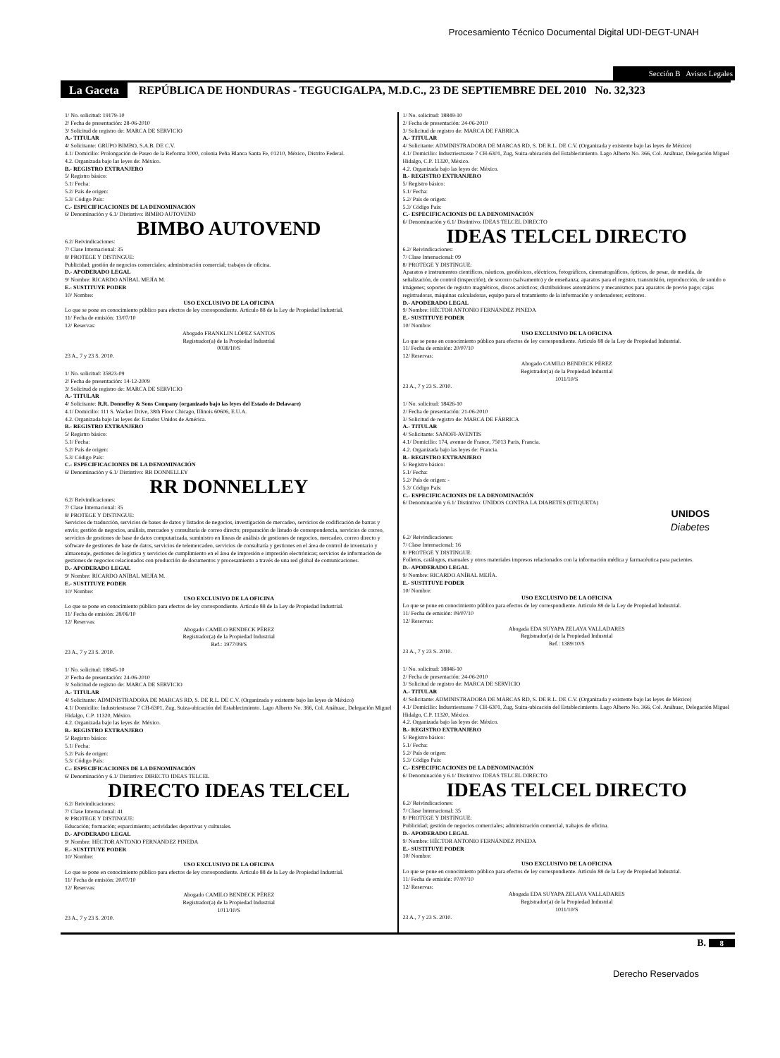Procesamiento Técnico Documental Digital UDI-DEGT-UNAH
Sección B Avisos Legales
La Gaceta REPÚBLICA DE HONDURAS - TEGUCIGALPA, M.D.C., 23 DE SEPTIEMBRE DEL 2010 No. 32,323
1/ No. solicitud: 19179-10
2/ Fecha de presentación: 28-06-2010
3/ Solicitud de registro de: MARCA DE SERVICIO
A.- TITULAR
4/ Solicitante: GRUPO BIMBO, S.A.B. DE C.V.
4.1/ Domicilio: Prolongación de Paseo de la Reforma 1000, colonia Peña Blanca Santa Fe, 01210, México, Distrito Federal.
4.2. Organizada bajo las leyes de: México.
B.- REGISTRO EXTRANJERO
5/ Registro básico:
5.1/ Fecha:
5.2/ País de origen:
5.3/ Código País:
C.- ESPECIFICACIONES DE LA DENOMINACIÓN
6/ Denominación y 6.1/ Distintivo: BIMBO AUTOVEND
BIMBO AUTOVEND
6.2/ Reivindicaciones:
7/ Clase Internacional: 35
8/ PROTEGE Y DISTINGUE:
Publicidad; gestión de negocios comerciales; administración comercial; trabajos de oficina.
D.- APODERADO LEGAL
9/ Nombre: RICARDO ANÍBAL MEJÍA M.
E.- SUSTITUYE PODER
10/ Nombre:
USO EXCLUSIVO DE LA OFICINA
Lo que se pone en conocimiento público para efectos de ley correspondiente. Artículo 88 de la Ley de Propiedad Industrial.
11/ Fecha de emisión: 13/07/10
12/ Reservas:
Abogado FRANKLIN LÓPEZ SANTOS
Registrador(a) de la Propiedad Industrial
0038/10/S
23 A., 7 y 23 S. 2010.
1/ No. solicitud: 35823-09
2/ Fecha de presentación: 14-12-2009
3/ Solicitud de registro de: MARCA DE SERVICIO
A.- TITULAR
4/ Solicitante: R.R. Donnelley & Sons Company (organizado bajo las leyes del Estado de Delaware)
4.1/ Domicilio: 111 S. Wacker Drive, 38th Floor Chicago, Illinois 60606, E.U.A.
4.2. Organizada bajo las leyes de: Estados Unidos de América.
B.- REGISTRO EXTRANJERO
5/ Registro básico:
5.1/ Fecha:
5.2/ País de origen:
5.3/ Código País:
C.- ESPECIFICACIONES DE LA DENOMINACIÓN
6/ Denominación y 6.1/ Distintivo: RR DONNELLEY
RR DONNELLEY
6.2/ Reivindicaciones:
7/ Clase Internacional: 35
8/ PROTEGE Y DISTINGUE:
Servicios de traducción, servicios de bases de datos y listados de negocios, investigación de mercadeo, servicios de codificación de barras y envío; gestión de negocios, análisis, mercadeo y consultaría de correo directo; preparación de listado de correspondencia, servicios de correo, servicios de gestiones de base de datos computarizada, suministro en líneas de análisis de gestiones de negocios, mercadeo, correo directo y software de gestiones de base de datos, servicios de telemercadeo, servicios de consultaría y gestiones en el área de control de inventario y almacenaje, gestiones de logística y servicios de cumplimiento en el área de impresión e impresión electrónicas; servicios de información de gestiones de negocios relacionados con producción de documentos y procesamiento a través de una red global de comunicaciones.
D.- APODERADO LEGAL
9/ Nombre: RICARDO ANÍBAL MEJÍA M.
E.- SUSTITUYE PODER
10/ Nombre:
USO EXCLUSIVO DE LA OFICINA
Lo que se pone en conocimiento público para efectos de ley correspondiente. Artículo 88 de la Ley de Propiedad Industrial.
11/ Fecha de emisión: 28/06/10
12/ Reservas:
Abogado CAMILO BENDECK PÉREZ
Registrador(a) de la Propiedad Industrial
Ref.: 1977/09/S
23 A., 7 y 23 S. 2010.
1/ No. solicitud: 18845-10
2/ Fecha de presentación: 24-06-2010
3/ Solicitud de registro de: MARCA DE SERVICIO
A.- TITULAR
4/ Solicitante: ADMINISTRADORA DE MARCAS RD, S. DE R.L. DE C.V. (Organizada y existente bajo las leyes de México)
4.1/ Domicilio: Industriestrasse 7 CH-6301, Zug, Suiza-ubicación del Establecimiento. Lago Alberto No. 366, Col. Anáhuac, Delegación Miguel Hidalgo, C.P. 11320, México.
4.2. Organizada bajo las leyes de: México.
B.- REGISTRO EXTRANJERO
5/ Registro básico:
5.1/ Fecha:
5.2/ País de origen:
5.3/ Código País:
C.- ESPECIFICACIONES DE LA DENOMINACIÓN
6/ Denominación y 6.1/ Distintivo: DIRECTO IDEAS TELCEL
DIRECTO IDEAS TELCEL
6.2/ Reivindicaciones:
7/ Clase Internacional: 41
8/ PROTEGE Y DISTINGUE:
Educación; formación; esparcimiento; actividades deportivas y culturales.
D.- APODERADO LEGAL
9/ Nombre: HÉCTOR ANTONIO FERNÁNDEZ PINEDA
E.- SUSTITUYE PODER
10/ Nombre:
USO EXCLUSIVO DE LA OFICINA
Lo que se pone en conocimiento público para efectos de ley correspondiente. Artículo 88 de la Ley de Propiedad Industrial.
11/ Fecha de emisión: 20/07/10
12/ Reservas:
Abogado CAMILO BENDECK PÉREZ
Registrador(a) de la Propiedad Industrial
1011/10/S
23 A., 7 y 23 S. 2010.
1/ No. solicitud: 18849-10
2/ Fecha de presentación: 24-06-2010
3/ Solicitud de registro de: MARCA DE FÁBRICA
A.- TITULAR
4/ Solicitante: ADMINISTRADORA DE MARCAS RD, S. DE R.L. DE C.V. (Organizada y existente bajo las leyes de México)
4.1/ Domicilio: Industriestrasse 7 CH-6301, Zug, Suiza-ubicación del Establecimiento. Lago Alberto No. 366, Col. Anáhuac, Delegación Miguel Hidalgo, C.P. 11320, México.
4.2. Organizada bajo las leyes de: México.
B.- REGISTRO EXTRANJERO
5/ Registro básico:
5.1/ Fecha:
5.2/ País de origen:
5.3/ Código País:
C.- ESPECIFICACIONES DE LA DENOMINACIÓN
6/ Denominación y 6.1/ Distintivo: IDEAS TELCEL DIRECTO
IDEAS TELCEL DIRECTO
6.2/ Reivindicaciones:
7/ Clase Internacional: 09
8/ PROTEGE Y DISTINGUE:
Aparatos e instrumentos científicos, náuticos, geodésicos, eléctricos, fotográficos, cinematográficos, ópticos, de pesar, de medida, de señalización, de control (inspección), de socorro (salvamento) y de enseñanza; aparatos para el registro, transmisión, reproducción, de sonido o imágenes; soportes de registro magnéticos, discos acústicos; distribuidores automáticos y mecanismos para aparatos de previo pago; cajas registradoras, máquinas calculadoras, equipo para el tratamiento de la información y ordenadores; extitores.
D.- APODERADO LEGAL
9/ Nombre: HÉCTOR ANTONIO FERNÁNDEZ PINEDA
E.- SUSTITUYE PODER
10/ Nombre:
USO EXCLUSIVO DE LA OFICINA
Lo que se pone en conocimiento público para efectos de ley correspondiente. Artículo 88 de la Ley de Propiedad Industrial.
11/ Fecha de emisión: 20/07/10
12/ Reservas:
Abogado CAMILO BENDECK PÉREZ
Registrador(a) de la Propiedad Industrial
1011/10/S
23 A., 7 y 23 S. 2010.
1/ No. solicitud: 18426-10
2/ Fecha de presentación: 21-06-2010
3/ Solicitud de registro de: MARCA DE FÁBRICA
A.- TITULAR
4/ Solicitante: SANOFI-AVENTIS
4.1/ Domicilio: 174, avenue de France, 75013 Paris, Francia.
4.2. Organizada bajo las leyes de: Francia.
B.- REGISTRO EXTRANJERO
5/ Registro básico:
5.1/ Fecha:
5.2/ País de origen: -
5.3/ Código País:
C.- ESPECIFICACIONES DE LA DENOMINACIÓN
6/ Denominación y 6.1/ Distintivo: UNIDOS CONTRA LA DIABETES (ETIQUETA)
UNIDOS
Diabetes
6.2/ Reivindicaciones:
7/ Clase Internacional: 16
8/ PROTEGE Y DISTINGUE:
Folletos, catálogos, manuales y otros materiales impresos relacionados con la información médica y farmacéutica para pacientes.
D.- APODERADO LEGAL
9/ Nombre: RICARDO ANÍBAL MEJÍA.
E.- SUSTITUYE PODER
10/ Nombre:
USO EXCLUSIVO DE LA OFICINA
Lo que se pone en conocimiento público para efectos de ley correspondiente. Artículo 88 de la Ley de Propiedad Industrial.
11/ Fecha de emisión: 09/07/10
12/ Reservas:
Abogada EDA SUYAPA ZELAYA VALLADARES
Registrador(a) de la Propiedad Industrial
Ref.: 1389/10/S
23 A., 7 y 23 S. 2010.
1/ No. solicitud: 18846-10
2/ Fecha de presentación: 24-06-2010
3/ Solicitud de registro de: MARCA DE SERVICIO
A.- TITULAR
4/ Solicitante: ADMINISTRADORA DE MARCAS RD, S. DE R.L. DE C.V. (Organizada y existente bajo las leyes de México)
4.1/ Domicilio: Industriestrasse 7 CH-6301, Zug, Suiza-ubicación del Establecimiento. Lago Alberto No. 366, Col. Anáhuac, Delegación Miguel Hidalgo, C.P. 11320, México.
4.2. Organizada bajo las leyes de: México.
B.- REGISTRO EXTRANJERO
5/ Registro básico:
5.1/ Fecha:
5.2/ País de origen:
5.3/ Código País:
C.- ESPECIFICACIONES DE LA DENOMINACIÓN
6/ Denominación y 6.1/ Distintivo: IDEAS TELCEL DIRECTO
IDEAS TELCEL DIRECTO
6.2/ Reivindicaciones:
7/ Clase Internacional: 35
8/ PROTEGE Y DISTINGUE:
Publicidad; gestión de negocios comerciales; administración comercial, trabajos de oficina.
D.- APODERADO LEGAL
9/ Nombre: HÉCTOR ANTONIO FERNÁNDEZ PINEDA
E.- SUSTITUYE PODER
10/ Nombre:
USO EXCLUSIVO DE LA OFICINA
Lo que se pone en conocimiento público para efectos de ley correspondiente. Artículo 88 de la Ley de Propiedad Industrial.
11/ Fecha de emisión: 07/07/10
12/ Reservas:
Abogada EDA SUYAPA ZELAYA VALLADARES
Registrador(a) de la Propiedad Industrial
1011/10/S
23 A., 7 y 23 S. 2010.
B. 8
Derecho Reservados